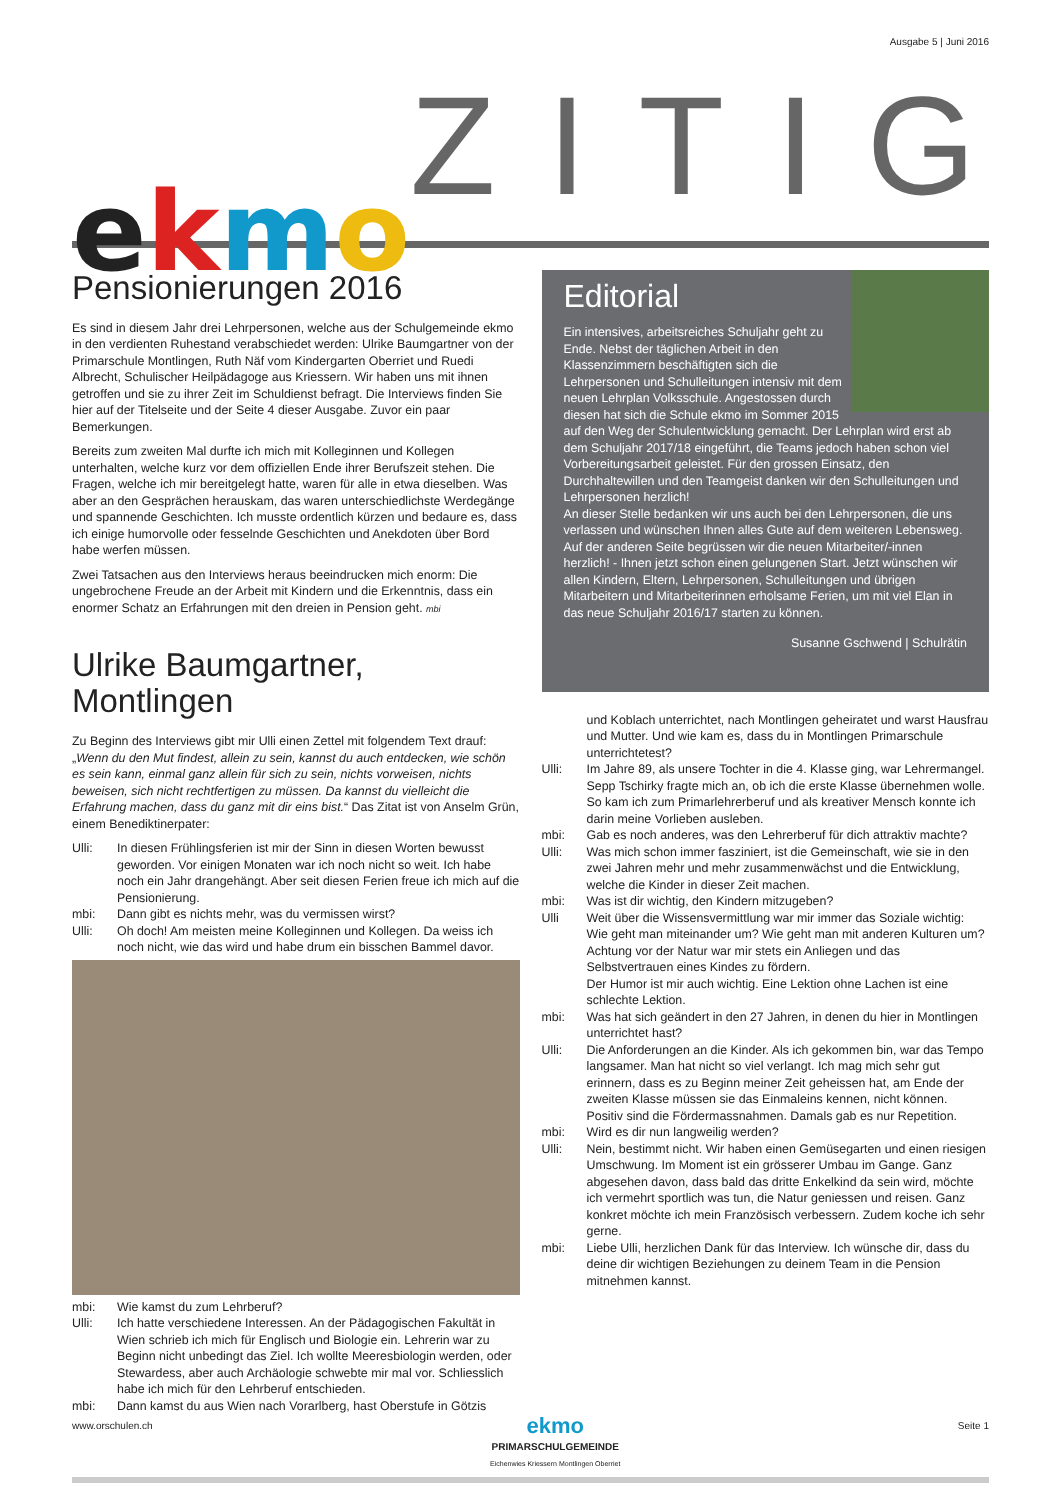Ausgabe 5 | Juni 2016
ekmo
ZITIG
Pensionierungen 2016
Es sind in diesem Jahr drei Lehrpersonen, welche aus der Schulgemeinde ekmo in den verdienten Ruhestand verabschiedet werden: Ulrike Baumgartner von der Primarschule Montlingen, Ruth Näf vom Kindergarten Oberriet und Ruedi Albrecht, Schulischer Heilpädagoge aus Kriessern. Wir haben uns mit ihnen getroffen und sie zu ihrer Zeit im Schuldienst befragt. Die Interviews finden Sie hier auf der Titelseite und der Seite 4 dieser Ausgabe. Zuvor ein paar Bemerkungen.
Bereits zum zweiten Mal durfte ich mich mit Kolleginnen und Kollegen unterhalten, welche kurz vor dem offiziellen Ende ihrer Berufszeit stehen. Die Fragen, welche ich mir bereitgelegt hatte, waren für alle in etwa dieselben. Was aber an den Gesprächen herauskam, das waren unterschiedlichste Werdegänge und spannende Geschichten. Ich musste ordentlich kürzen und bedaure es, dass ich einige humorvolle oder fesselnde Geschichten und Anekdoten über Bord habe werfen müssen.
Zwei Tatsachen aus den Interviews heraus beeindrucken mich enorm: Die ungebrochene Freude an der Arbeit mit Kindern und die Erkenntnis, dass ein enormer Schatz an Erfahrungen mit den dreien in Pension geht. mbi
Ulrike Baumgartner, Montlingen
Zu Beginn des Interviews gibt mir Ulli einen Zettel mit folgendem Text drauf: „Wenn du den Mut findest, allein zu sein, kannst du auch entdecken, wie schön es sein kann, einmal ganz allein für sich zu sein, nichts vorweisen, nichts beweisen, sich nicht rechtfertigen zu müssen. Da kannst du vielleicht die Erfahrung machen, dass du ganz mit dir eins bist.“ Das Zitat ist von Anselm Grün, einem Benediktinerpater:
Ulli: In diesen Frühlingsferien ist mir der Sinn in diesen Worten bewusst geworden. Vor einigen Monaten war ich noch nicht so weit. Ich habe noch ein Jahr drangehängt. Aber seit diesen Ferien freue ich mich auf die Pensionierung.
mbi: Dann gibt es nichts mehr, was du vermissen wirst?
Ulli: Oh doch! Am meisten meine Kolleginnen und Kollegen. Da weiss ich noch nicht, wie das wird und habe drum ein bisschen Bammel davor.
mbi: Wie kamst du zum Lehrberuf?
Ulli: Ich hatte verschiedene Interessen. An der Pädagogischen Fakultät in Wien schrieb ich mich für Englisch und Biologie ein. Lehrerin war zu Beginn nicht unbedingt das Ziel. Ich wollte Meeresbiologin werden, oder Stewardess, aber auch Archäologie schwebte mir mal vor. Schliesslich habe ich mich für den Lehrberuf entschieden.
mbi: Dann kamst du aus Wien nach Vorarlberg, hast Oberstufe in Götzis
Editorial
Ein intensives, arbeitsreiches Schuljahr geht zu Ende. Nebst der täglichen Arbeit in den Klassenzimmern beschäftigten sich die Lehrpersonen und Schulleitungen intensiv mit dem neuen Lehrplan Volksschule. Angestossen durch diesen hat sich die Schule ekmo im Sommer 2015 auf den Weg der Schulentwicklung gemacht. Der Lehrplan wird erst ab dem Schuljahr 2017/18 eingeführt, die Teams jedoch haben schon viel Vorbereitungsarbeit geleistet. Für den grossen Einsatz, den Durchhaltewillen und den Teamgeist danken wir den Schulleitungen und Lehrpersonen herzlich!
An dieser Stelle bedanken wir uns auch bei den Lehrpersonen, die uns verlassen und wünschen Ihnen alles Gute auf dem weiteren Lebensweg. Auf der anderen Seite begrüssen wir die neuen Mitarbeiter/-innen herzlich! - Ihnen jetzt schon einen gelungenen Start. Jetzt wünschen wir allen Kindern, Eltern, Lehrpersonen, Schulleitungen und übrigen Mitarbeitern und Mitarbeiterinnen erholsame Ferien, um mit viel Elan in das neue Schuljahr 2016/17 starten zu können.
Susanne Gschwend | Schulrätin
und Koblach unterrichtet, nach Montlingen geheiratet und warst Hausfrau und Mutter. Und wie kam es, dass du in Montlingen Primarschule unterrichtetest?
Ulli: Im Jahre 89, als unsere Tochter in die 4. Klasse ging, war Lehrermangel. Sepp Tschirky fragte mich an, ob ich die erste Klasse übernehmen wolle. So kam ich zum Primarlehrerberuf und als kreativer Mensch konnte ich darin meine Vorlieben ausleben.
mbi: Gab es noch anderes, was den Lehrerberuf für dich attraktiv machte?
Ulli: Was mich schon immer fasziniert, ist die Gemeinschaft, wie sie in den zwei Jahren mehr und mehr zusammenwächst und die Entwicklung, welche die Kinder in dieser Zeit machen.
mbi: Was ist dir wichtig, den Kindern mitzugeben?
Ulli Weit über die Wissensvermittlung war mir immer das Soziale wichtig: Wie geht man miteinander um? Wie geht man mit anderen Kulturen um? Achtung vor der Natur war mir stets ein Anliegen und das Selbstvertrauen eines Kindes zu fördern.
Der Humor ist mir auch wichtig. Eine Lektion ohne Lachen ist eine schlechte Lektion.
mbi: Was hat sich geändert in den 27 Jahren, in denen du hier in Montlingen unterrichtet hast?
Ulli: Die Anforderungen an die Kinder. Als ich gekommen bin, war das Tempo langsamer. Man hat nicht so viel verlangt. Ich mag mich sehr gut erinnern, dass es zu Beginn meiner Zeit geheissen hat, am Ende der zweiten Klasse müssen sie das Einmaleins kennen, nicht können.
Positiv sind die Fördermassnahmen. Damals gab es nur Repetition.
mbi: Wird es dir nun langweilig werden?
Ulli: Nein, bestimmt nicht. Wir haben einen Gemüsegarten und einen riesigen Umschwung. Im Moment ist ein grösserer Umbau im Gange. Ganz abgesehen davon, dass bald das dritte Enkelkind da sein wird, möchte ich vermehrt sportlich was tun, die Natur geniessen und reisen. Ganz konkret möchte ich mein Französisch verbessern. Zudem koche ich sehr gerne.
mbi: Liebe Ulli, herzlichen Dank für das Interview. Ich wünsche dir, dass du deine dir wichtigen Beziehungen zu deinem Team in die Pension mitnehmen kannst.
www.orschulen.ch ekmo
PRIMARSCHULGEMEINDE
Eichenwies Kriessern Montlingen Oberriet Seite 1